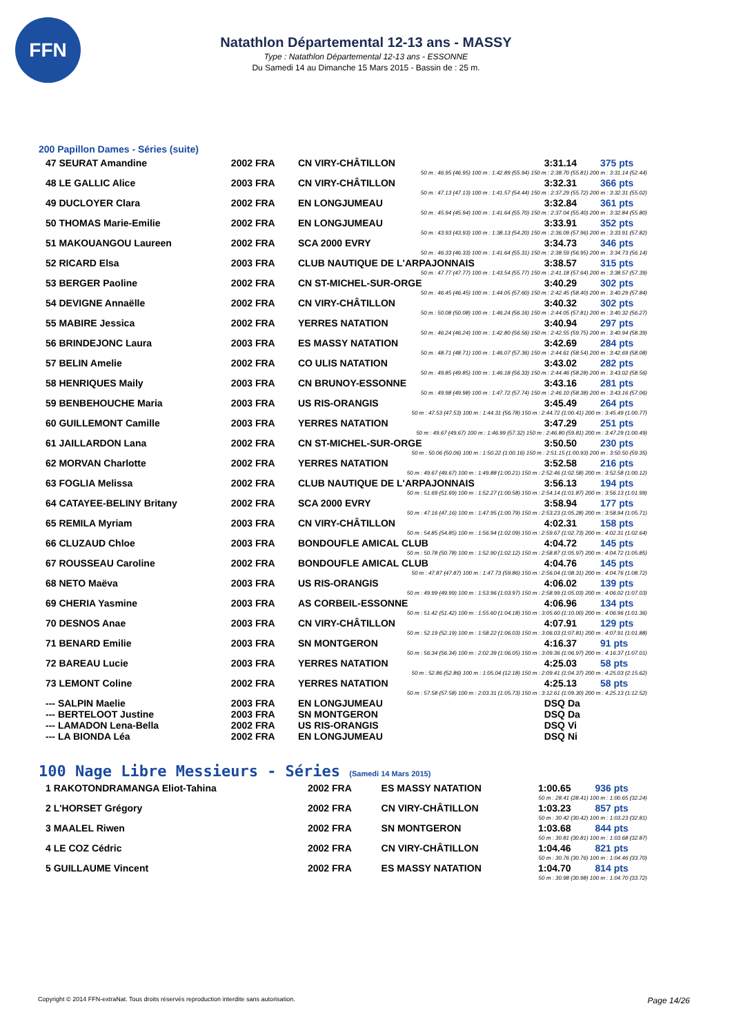FFN
Natathlon Départemental 12-13 ans - MASSY
Type : Natathlon Départemental 12-13 ans - ESSONNE
Du Samedi 14 au Dimanche 15 Mars 2015 - Bassin de : 25 m.
200 Papillon Dames - Séries (suite)
| 47 SEURAT Amandine | 2002 FRA | CN VIRY-CHÂTILLON | 3:31.14 | 375 pts |
| 50 m : 46.95 (46.95) 100 m : 1:42.89 (55.94) 150 m : 2:38.70 (55.81) 200 m : 3:31.14 (52.44) | | | | |
| 48 LE GALLIC Alice | 2003 FRA | CN VIRY-CHÂTILLON | 3:32.31 | 366 pts |
| 50 m : 47.13 (47.13) 100 m : 1:41.57 (54.44) 150 m : 2:37.29 (55.72) 200 m : 3:32.31 (55.02) | | | | |
| 49 DUCLOYER Clara | 2002 FRA | EN LONGJUMEAU | 3:32.84 | 361 pts |
| 50 m : 45.94 (45.94) 100 m : 1:41.64 (55.70) 150 m : 2:37.04 (55.40) 200 m : 3:32.84 (55.80) | | | | |
| 50 THOMAS Marie-Emilie | 2002 FRA | EN LONGJUMEAU | 3:33.91 | 352 pts |
| 50 m : 43.93 (43.93) 100 m : 1:38.13 (54.20) 150 m : 2:36.09 (57.96) 200 m : 3:33.91 (57.82) | | | | |
| 51 MAKOUANGOU Laureen | 2002 FRA | SCA 2000 EVRY | 3:34.73 | 346 pts |
| 50 m : 46.33 (46.33) 100 m : 1:41.64 (55.31) 150 m : 2:38.59 (56.95) 200 m : 3:34.73 (56.14) | | | | |
| 52 RICARD Elsa | 2003 FRA | CLUB NAUTIQUE DE L'ARPAJONNAIS | 3:38.57 | 315 pts |
| 50 m : 47.77 (47.77) 100 m : 1:43.54 (55.77) 150 m : 2:41.18 (57.64) 200 m : 3:38.57 (57.39) | | | | |
| 53 BERGER Paoline | 2002 FRA | CN ST-MICHEL-SUR-ORGE | 3:40.29 | 302 pts |
| 50 m : 46.45 (46.45) 100 m : 1:44.05 (57.60) 150 m : 2:42.45 (58.40) 200 m : 3:40.29 (57.84) | | | | |
| 54 DEVIGNE Annaëlle | 2002 FRA | CN VIRY-CHÂTILLON | 3:40.32 | 302 pts |
| 50 m : 50.08 (50.08) 100 m : 1:46.24 (56.16) 150 m : 2:44.05 (57.81) 200 m : 3:40.32 (56.27) | | | | |
| 55 MABIRE Jessica | 2002 FRA | YERRES NATATION | 3:40.94 | 297 pts |
| 50 m : 46.24 (46.24) 100 m : 1:42.80 (56.56) 150 m : 2:42.55 (59.75) 200 m : 3:40.94 (58.39) | | | | |
| 56 BRINDEJONC Laura | 2003 FRA | ES MASSY NATATION | 3:42.69 | 284 pts |
| 50 m : 48.71 (48.71) 100 m : 1:46.07 (57.36) 150 m : 2:44.61 (58.54) 200 m : 3:42.69 (58.08) | | | | |
| 57 BELIN Amelie | 2002 FRA | CO ULIS NATATION | 3:43.02 | 282 pts |
| 50 m : 49.85 (49.85) 100 m : 1:46.18 (56.33) 150 m : 2:44.46 (58.28) 200 m : 3:43.02 (58.56) | | | | |
| 58 HENRIQUES Maily | 2003 FRA | CN BRUNOY-ESSONNE | 3:43.16 | 281 pts |
| 50 m : 49.98 (49.98) 100 m : 1:47.72 (57.74) 150 m : 2:46.10 (58.38) 200 m : 3:43.16 (57.06) | | | | |
| 59 BENBEHOUCHE Maria | 2003 FRA | US RIS-ORANGIS | 3:45.49 | 264 pts |
| 50 m : 47.53 (47.53) 100 m : 1:44.31 (56.78) 150 m : 2:44.72 (1:00.41) 200 m : 3:45.49 (1:00.77) | | | | |
| 60 GUILLEMONT Camille | 2003 FRA | YERRES NATATION | 3:47.29 | 251 pts |
| 50 m : 49.67 (49.67) 100 m : 1:46.99 (57.32) 150 m : 2:46.80 (59.81) 200 m : 3:47.29 (1:00.49) | | | | |
| 61 JAILLARDON Lana | 2002 FRA | CN ST-MICHEL-SUR-ORGE | 3:50.50 | 230 pts |
| 50 m : 50.06 (50.06) 100 m : 1:50.22 (1:00.16) 150 m : 2:51.15 (1:00.93) 200 m : 3:50.50 (59.35) | | | | |
| 62 MORVAN Charlotte | 2002 FRA | YERRES NATATION | 3:52.58 | 216 pts |
| 50 m : 49.67 (49.67) 100 m : 1:49.88 (1:00.21) 150 m : 2:52.46 (1:02.58) 200 m : 3:52.58 (1:00.12) | | | | |
| 63 FOGLIA Melissa | 2002 FRA | CLUB NAUTIQUE DE L'ARPAJONNAIS | 3:56.13 | 194 pts |
| 50 m : 51.69 (51.69) 100 m : 1:52.27 (1:00.58) 150 m : 2:54.14 (1:01.87) 200 m : 3:56.13 (1:01.99) | | | | |
| 64 CATAYEE-BELINY Britany | 2002 FRA | SCA 2000 EVRY | 3:58.94 | 177 pts |
| 50 m : 47.16 (47.16) 100 m : 1:47.95 (1:00.79) 150 m : 2:53.23 (1:05.28) 200 m : 3:58.94 (1:05.71) | | | | |
| 65 REMILA Myriam | 2003 FRA | CN VIRY-CHÂTILLON | 4:02.31 | 158 pts |
| 50 m : 54.85 (54.85) 100 m : 1:56.94 (1:02.09) 150 m : 2:59.67 (1:02.73) 200 m : 4:02.31 (1:02.64) | | | | |
| 66 CLUZAUD Chloe | 2003 FRA | BONDOUFLE AMICAL CLUB | 4:04.72 | 145 pts |
| 50 m : 50.78 (50.78) 100 m : 1:52.90 (1:02.12) 150 m : 2:58.87 (1:05.97) 200 m : 4:04.72 (1:05.85) | | | | |
| 67 ROUSSEAU Caroline | 2002 FRA | BONDOUFLE AMICAL CLUB | 4:04.76 | 145 pts |
| 50 m : 47.87 (47.87) 100 m : 1:47.73 (59.86) 150 m : 2:56.04 (1:08.31) 200 m : 4:04.76 (1:08.72) | | | | |
| 68 NETO Maëva | 2003 FRA | US RIS-ORANGIS | 4:06.02 | 139 pts |
| 50 m : 49.99 (49.99) 100 m : 1:53.96 (1:03.97) 150 m : 2:58.99 (1:05.03) 200 m : 4:06.02 (1:07.03) | | | | |
| 69 CHERIA Yasmine | 2003 FRA | AS CORBEIL-ESSONNE | 4:06.96 | 134 pts |
| 50 m : 51.42 (51.42) 100 m : 1:55.60 (1:04.18) 150 m : 3:05.60 (1:10.00) 200 m : 4:06.96 (1:01.36) | | | | |
| 70 DESNOS Anae | 2003 FRA | CN VIRY-CHÂTILLON | 4:07.91 | 129 pts |
| 50 m : 52.19 (52.19) 100 m : 1:58.22 (1:06.03) 150 m : 3:06.03 (1:07.81) 200 m : 4:07.91 (1:01.88) | | | | |
| 71 BENARD Emilie | 2003 FRA | SN MONTGERON | 4:16.37 | 91 pts |
| 50 m : 56.34 (56.34) 100 m : 2:02.39 (1:06.05) 150 m : 3:09.36 (1:06.97) 200 m : 4:16.37 (1:07.01) | | | | |
| 72 BAREAU Lucie | 2003 FRA | YERRES NATATION | 4:25.03 | 58 pts |
| 50 m : 52.86 (52.86) 100 m : 1:05.04 (12.18) 150 m : 2:09.41 (1:04.37) 200 m : 4:25.03 (2:15.62) | | | | |
| 73 LEMONT Coline | 2002 FRA | YERRES NATATION | 4:25.13 | 58 pts |
| 50 m : 57.58 (57.58) 100 m : 2:03.31 (1:05.73) 150 m : 3:12.61 (1:09.30) 200 m : 4:25.13 (1:12.52) | | | | |
| --- SALPIN Maelie | 2003 FRA | EN LONGJUMEAU | DSQ Da | |
| --- BERTELOOT Justine | 2003 FRA | SN MONTGERON | DSQ Da | |
| --- LAMADON Lena-Bella | 2002 FRA | US RIS-ORANGIS | DSQ Vi | |
| --- LA BIONDA Léa | 2002 FRA | EN LONGJUMEAU | DSQ Ni | |
100 Nage Libre Messieurs - Séries (Samedi 14 Mars 2015)
| 1 RAKOTONDRAMANGA Eliot-Tahina | 2002 FRA | ES MASSY NATATION | 1:00.65 | 936 pts |
| 50 m : 28.41 (28.41) 100 m : 1:00.65 (32.24) | | | | |
| 2 L'HORSET Grégory | 2002 FRA | CN VIRY-CHÂTILLON | 1:03.23 | 857 pts |
| 50 m : 30.42 (30.42) 100 m : 1:03.23 (32.81) | | | | |
| 3 MAALEL Riwen | 2002 FRA | SN MONTGERON | 1:03.68 | 844 pts |
| 50 m : 30.81 (30.81) 100 m : 1:03.68 (32.87) | | | | |
| 4 LE COZ Cédric | 2002 FRA | CN VIRY-CHÂTILLON | 1:04.46 | 821 pts |
| 50 m : 30.76 (30.76) 100 m : 1:04.46 (33.70) | | | | |
| 5 GUILLAUME Vincent | 2002 FRA | ES MASSY NATATION | 1:04.70 | 814 pts |
| 50 m : 30.98 (30.98) 100 m : 1:04.70 (33.72) | | | | |
Copyright © 2014 FFN-extraNat. Tous droits réservés reproduction interdite sans autorisation. Page 14/26